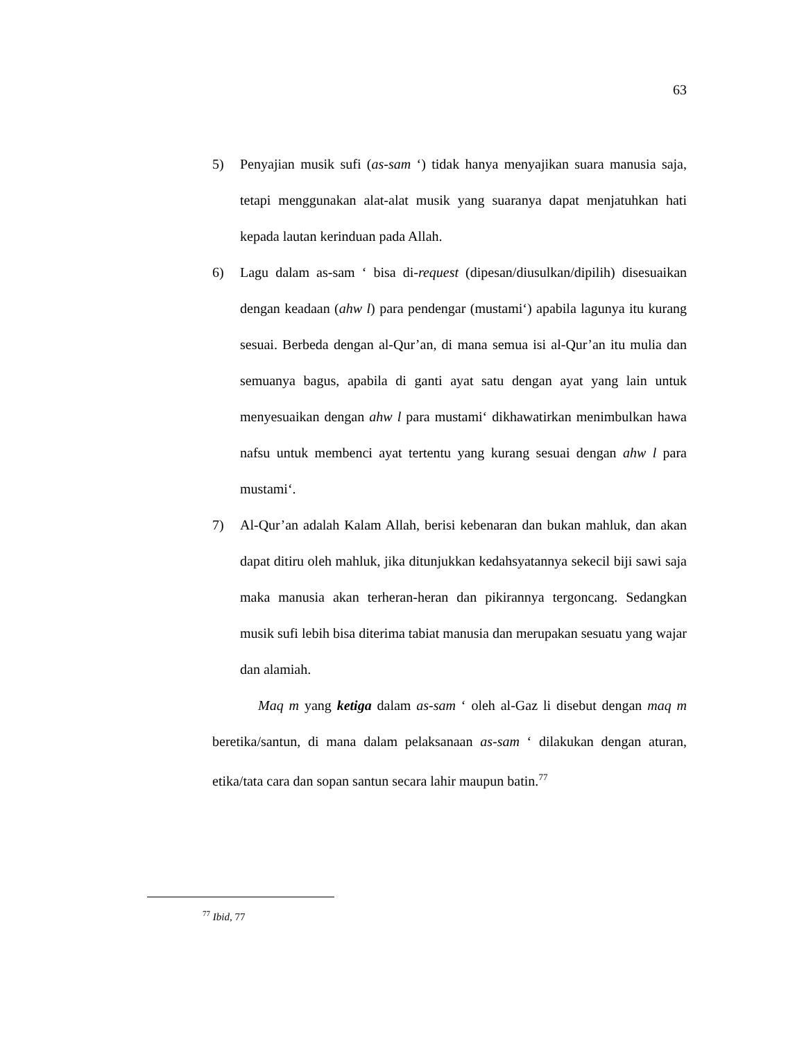63
5) Penyajian musik sufi (as-sam ‘) tidak hanya menyajikan suara manusia saja, tetapi menggunakan alat-alat musik yang suaranya dapat menjatuhkan hati kepada lautan kerinduan pada Allah.
6) Lagu dalam as-sam ‘ bisa di-request (dipesan/diusulkan/dipilih) disesuaikan dengan keadaan (ahw l) para pendengar (mustami‘) apabila lagunya itu kurang sesuai. Berbeda dengan al-Qur’an, di mana semua isi al-Qur’an itu mulia dan semuanya bagus, apabila di ganti ayat satu dengan ayat yang lain untuk menyesuaikan dengan ahw l para mustami‘ dikhawatirkan menimbulkan hawa nafsu untuk membenci ayat tertentu yang kurang sesuai dengan ahw l para mustami‘.
7) Al-Qur’an adalah Kalam Allah, berisi kebenaran dan bukan mahluk, dan akan dapat ditiru oleh mahluk, jika ditunjukkan kedahsyatannya sekecil biji sawi saja maka manusia akan terheran-heran dan pikirannya tergoncang. Sedangkan musik sufi lebih bisa diterima tabiat manusia dan merupakan sesuatu yang wajar dan alamiah.
Maq m yang ketiga dalam as-sam ‘ oleh al-Gaz li disebut dengan maq m beretika/santun, di mana dalam pelaksanaan as-sam ‘ dilakukan dengan aturan, etika/tata cara dan sopan santun secara lahir maupun batin.<sup>77</sup>
<sup>77</sup> Ibid, 77